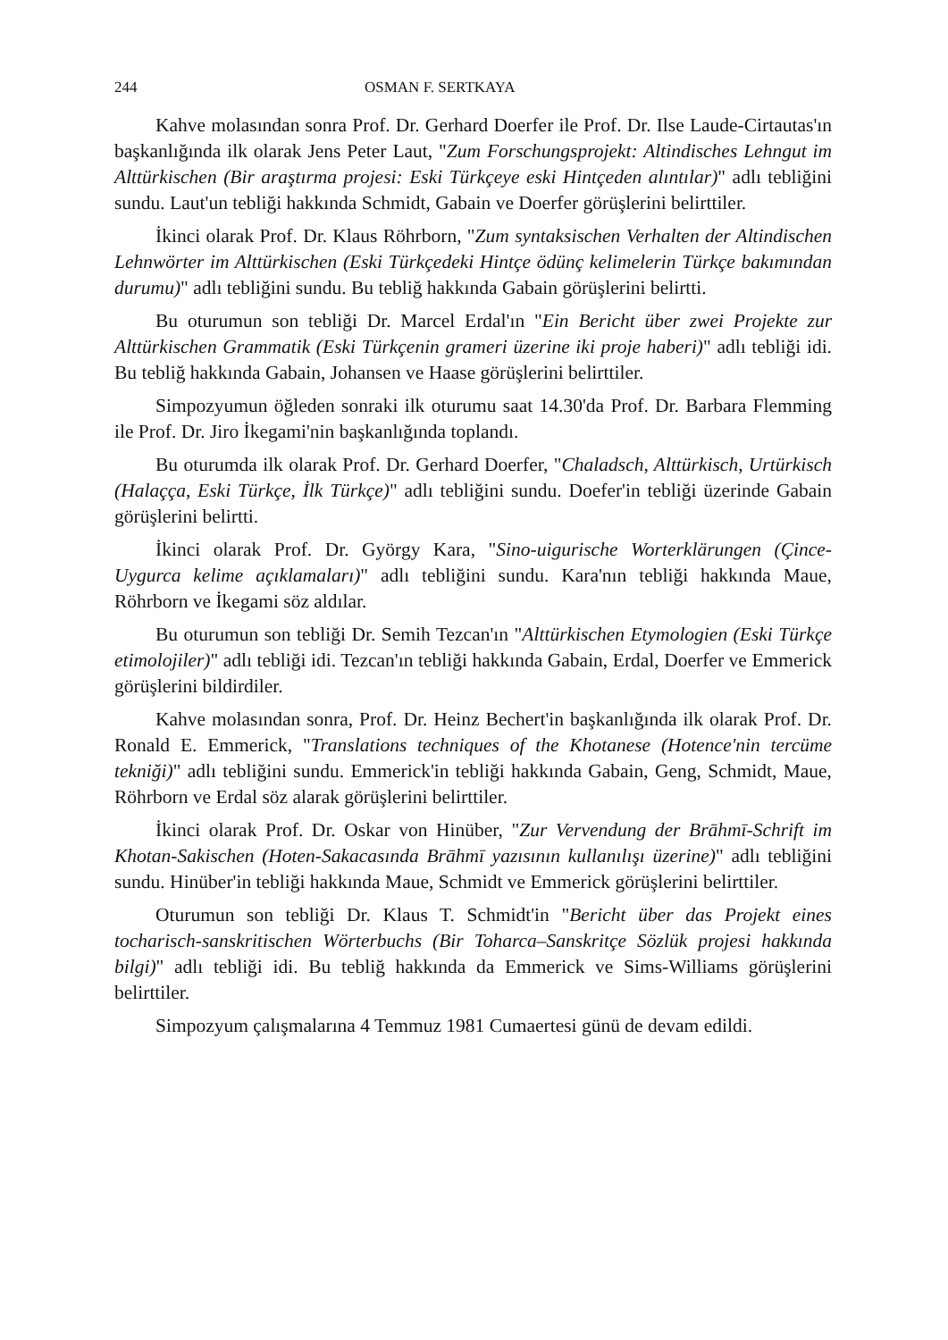244 OSMAN F. SERTKAYA
Kahve molasından sonra Prof. Dr. Gerhard Doerfer ile Prof. Dr. Ilse Laude-Cirtautas'ın başkanlığında ilk olarak Jens Peter Laut, "Zum Forschungsprojekt: Altindisches Lehngut im Alttürkischen (Bir araştırma projesi: Eski Türkçeye eski Hintçeden alıntılar)" adlı tebliğini sundu. Laut'un tebliği hakkında Schmidt, Gabain ve Doerfer görüşlerini belirttiler.
İkinci olarak Prof. Dr. Klaus Röhrborn, "Zum syntaksischen Verhalten der Altindischen Lehnwörter im Alttürkischen (Eski Türkçedeki Hintçe ödünç kelimelerin Türkçe bakımından durumu)" adlı tebliğini sundu. Bu tebliğ hakkında Gabain görüşlerini belirtti.
Bu oturumun son tebliği Dr. Marcel Erdal'ın "Ein Bericht über zwei Projekte zur Alttürkischen Grammatik (Eski Türkçenin grameri üzerine iki proje haberi)" adlı tebliği idi. Bu tebliğ hakkında Gabain, Johansen ve Haase görüşlerini belirttiler.
Simpozyumun öğleden sonraki ilk oturumu saat 14.30'da Prof. Dr. Barbara Flemming ile Prof. Dr. Jiro İkegami'nin başkanlığında toplandı.
Bu oturumda ilk olarak Prof. Dr. Gerhard Doerfer, "Chaladsch, Alttürkisch, Urtürkisch (Halaçça, Eski Türkçe, İlk Türkçe)" adlı tebliğini sundu. Doefer'in tebliği üzerinde Gabain görüşlerini belirtti.
İkinci olarak Prof. Dr. György Kara, "Sino-uigurische Worterklärungen (Çince-Uygurca kelime açıklamaları)" adlı tebliğini sundu. Kara'nın tebliği hakkında Maue, Röhrborn ve İkegami söz aldılar.
Bu oturumun son tebliği Dr. Semih Tezcan'ın "Alttürkischen Etymologien (Eski Türkçe etimolojiler)" adlı tebliği idi. Tezcan'ın tebliği hakkında Gabain, Erdal, Doerfer ve Emmerick görüşlerini bildirdiler.
Kahve molasından sonra, Prof. Dr. Heinz Bechert'in başkanlığında ilk olarak Prof. Dr. Ronald E. Emmerick, "Translations techniques of the Khotanese (Hotence'nin tercüme tekniği)" adlı tebliğini sundu. Emmerick'in tebliği hakkında Gabain, Geng, Schmidt, Maue, Röhrborn ve Erdal söz alarak görüşlerini belirttiler.
İkinci olarak Prof. Dr. Oskar von Hinüber, "Zur Vervendung der Brāhmī-Schrift im Khotan-Sakischen (Hoten-Sakacasında Brāhmī yazısının kullanılışı üzerine)" adlı tebliğini sundu. Hinüber'in tebliği hakkında Maue, Schmidt ve Emmerick görüşlerini belirttiler.
Oturumun son tebliği Dr. Klaus T. Schmidt'in "Bericht über das Projekt eines tocharisch-sanskritischen Wörterbuchs (Bir Toharca–Sanskritçe Sözlük projesi hakkında bilgi)" adlı tebliği idi. Bu tebliğ hakkında da Emmerick ve Sims-Williams görüşlerini belirttiler.
Simpozyum çalışmalarına 4 Temmuz 1981 Cumaertesi günü de devam edildi.